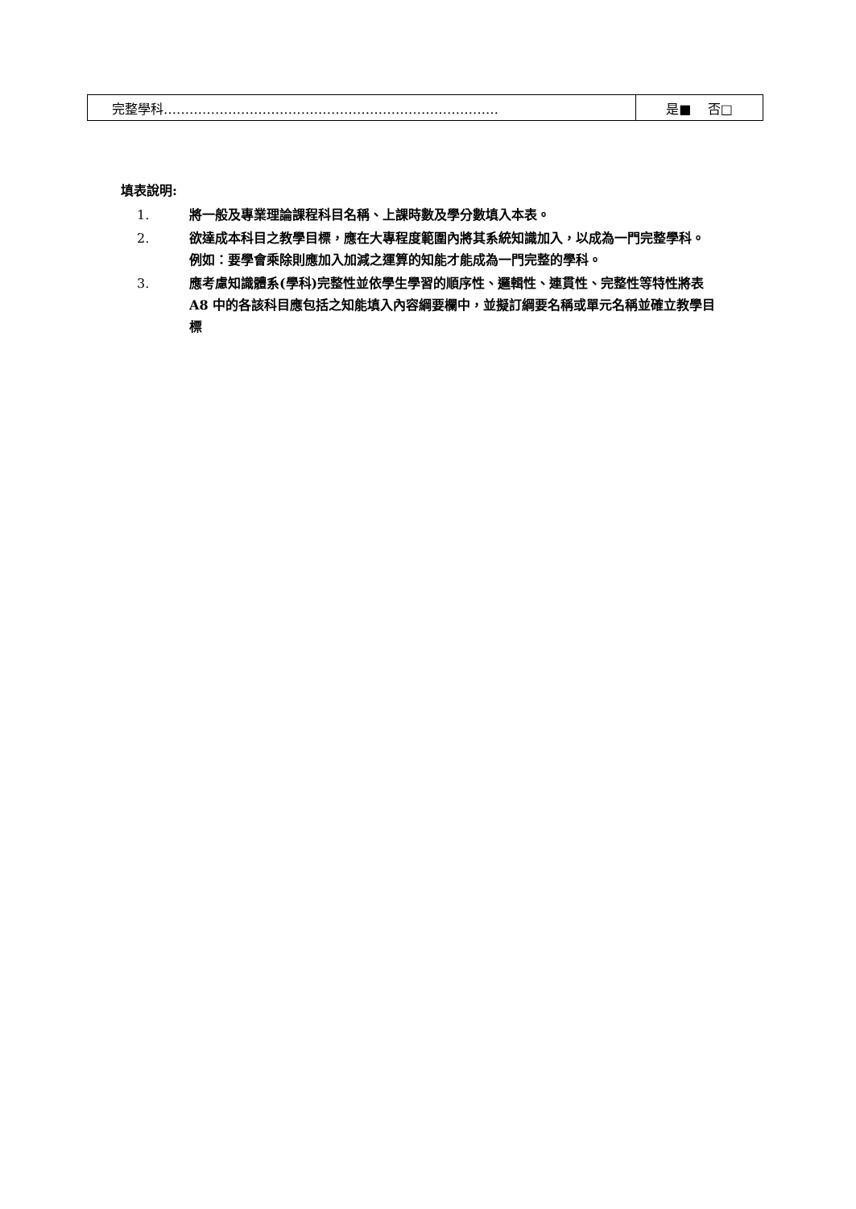| 完整學科…………………………………………………………………… | 是■ 否□ |
填表說明:
1. 將一般及專業理論課程科目名稱、上課時數及學分數填入本表。
2. 欲達成本科目之教學目標，應在大專程度範圍內將其系統知識加入，以成為一門完整學科。例如：要學會乘除則應加入加減之運算的知能才能成為一門完整的學科。
3. 應考慮知識體系(學科)完整性並依學生學習的順序性、邏輯性、連貫性、完整性等特性將表 A8 中的各該科目應包括之知能填入內容綱要欄中，並擬訂綱要名稱或單元名稱並確立教學目標